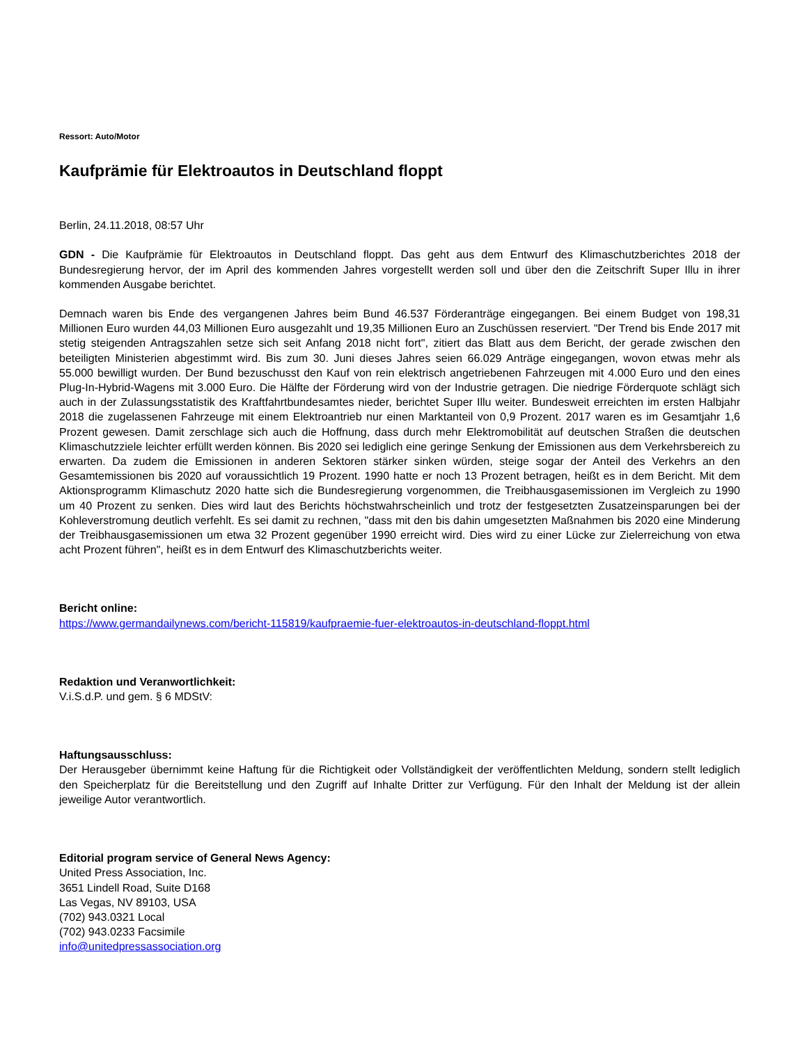Ressort: Auto/Motor
Kaufprämie für Elektroautos in Deutschland floppt
Berlin, 24.11.2018, 08:57 Uhr
GDN - Die Kaufprämie für Elektroautos in Deutschland floppt. Das geht aus dem Entwurf des Klimaschutzberichtes 2018 der Bundesregierung hervor, der im April des kommenden Jahres vorgestellt werden soll und über den die Zeitschrift Super Illu in ihrer kommenden Ausgabe berichtet.
Demnach waren bis Ende des vergangenen Jahres beim Bund 46.537 Förderanträge eingegangen. Bei einem Budget von 198,31 Millionen Euro wurden 44,03 Millionen Euro ausgezahlt und 19,35 Millionen Euro an Zuschüssen reserviert. "Der Trend bis Ende 2017 mit stetig steigenden Antragszahlen setze sich seit Anfang 2018 nicht fort", zitiert das Blatt aus dem Bericht, der gerade zwischen den beteiligten Ministerien abgestimmt wird. Bis zum 30. Juni dieses Jahres seien 66.029 Anträge eingegangen, wovon etwas mehr als 55.000 bewilligt wurden. Der Bund bezuschusst den Kauf von rein elektrisch angetriebenen Fahrzeugen mit 4.000 Euro und den eines Plug-In-Hybrid-Wagens mit 3.000 Euro. Die Hälfte der Förderung wird von der Industrie getragen. Die niedrige Förderquote schlägt sich auch in der Zulassungsstatistik des Kraftfahrtbundesamtes nieder, berichtet Super Illu weiter. Bundesweit erreichten im ersten Halbjahr 2018 die zugelassenen Fahrzeuge mit einem Elektroantrieb nur einen Marktanteil von 0,9 Prozent. 2017 waren es im Gesamtjahr 1,6 Prozent gewesen. Damit zerschlage sich auch die Hoffnung, dass durch mehr Elektromobilität auf deutschen Straßen die deutschen Klimaschutzziele leichter erfüllt werden können. Bis 2020 sei lediglich eine geringe Senkung der Emissionen aus dem Verkehrsbereich zu erwarten. Da zudem die Emissionen in anderen Sektoren stärker sinken würden, steige sogar der Anteil des Verkehrs an den Gesamtemissionen bis 2020 auf voraussichtlich 19 Prozent. 1990 hatte er noch 13 Prozent betragen, heißt es in dem Bericht. Mit dem Aktionsprogramm Klimaschutz 2020 hatte sich die Bundesregierung vorgenommen, die Treibhausgasemissionen im Vergleich zu 1990 um 40 Prozent zu senken. Dies wird laut des Berichts höchstwahrscheinlich und trotz der festgesetzten Zusatzeinsparungen bei der Kohleverstromung deutlich verfehlt. Es sei damit zu rechnen, "dass mit den bis dahin umgesetzten Maßnahmen bis 2020 eine Minderung der Treibhausgasemissionen um etwa 32 Prozent gegenüber 1990 erreicht wird. Dies wird zu einer Lücke zur Zielerreichung von etwa acht Prozent führen", heißt es in dem Entwurf des Klimaschutzberichts weiter.
Bericht online:
https://www.germandailynews.com/bericht-115819/kaufpraemie-fuer-elektroautos-in-deutschland-floppt.html
Redaktion und Veranwortlichkeit:
V.i.S.d.P. und gem. § 6 MDStV:
Haftungsausschluss:
Der Herausgeber übernimmt keine Haftung für die Richtigkeit oder Vollständigkeit der veröffentlichten Meldung, sondern stellt lediglich den Speicherplatz für die Bereitstellung und den Zugriff auf Inhalte Dritter zur Verfügung. Für den Inhalt der Meldung ist der allein jeweilige Autor verantwortlich.
Editorial program service of General News Agency:
United Press Association, Inc.
3651 Lindell Road, Suite D168
Las Vegas, NV 89103, USA
(702) 943.0321 Local
(702) 943.0233 Facsimile
info@unitedpressassociation.org